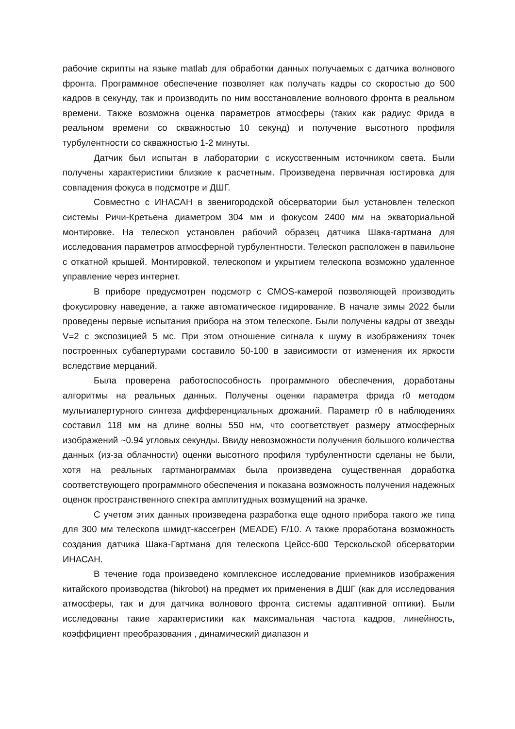рабочие скрипты на языке matlab для обработки данных получаемых с датчика волнового фронта. Программное обеспечение позволяет как получать кадры со скоростью до 500 кадров в секунду, так и производить по ним восстановление волнового фронта в реальном времени. Также возможна оценка параметров атмосферы (таких как радиус Фрида в реальном времени со скважностью 10 секунд) и получение высотного профиля турбулентности со скважностью 1-2 минуты.
Датчик был испытан в лаборатории с искусственным источником света. Были получены характеристики близкие к расчетным. Произведена первичная юстировка для совпадения фокуса в подсмотре и ДШГ.
Совместно с ИНАСАН в звенигородской обсерватории был установлен телескоп системы Ричи-Кретьена диаметром 304 мм и фокусом 2400 мм на экваториальной монтировке. На телескоп установлен рабочий образец датчика Шака-гартмана для исследования параметров атмосферной турбулентности. Телескоп расположен в павильоне с откатной крышей. Монтировкой, телескопом и укрытием телескопа возможно удаленное управление через интернет.
В приборе предусмотрен подсмотр с CMOS-камерой позволяющей производить фокусировку наведение, а также автоматическое гидирование. В начале зимы 2022 были проведены первые испытания прибора на этом телескопе. Были получены кадры от звезды V=2 с экспозицией 5 мс. При этом отношение сигнала к шуму в изображениях точек построенных субапертурами составило 50-100 в зависимости от изменения их яркости вследствие мерцаний.
Была проверена работоспособность программного обеспечения, доработаны алгоритмы на реальных данных. Получены оценки параметра фрида r0 методом мультиапертурного синтеза дифференциальных дрожаний. Параметр r0 в наблюдениях составил 118 мм на длине волны 550 нм, что соответствует размеру атмосферных изображений ~0.94 угловых секунды. Ввиду невозможности получения большого количества данных (из-за облачности) оценки высотного профиля турбулентности сделаны не были, хотя на реальных гартманограммах была произведена существенная доработка соответствующего программного обеспечения и показана возможность получения надежных оценок пространственного спектра амплитудных возмущений на зрачке.
С учетом этих данных произведена разработка еще одного прибора такого же типа для 300 мм телескопа шмидт-кассегрен (MEADE) F/10. А также проработана возможность создания датчика Шака-Гартмана для телескопа Цейсс-600 Терскольской обсерватории ИНАСАН.
В течение года произведено комплексное исследование приемников изображения китайского производства (hikrobot) на предмет их применения в ДШГ (как для исследования атмосферы, так и для датчика волнового фронта системы адаптивной оптики). Были исследованы такие характеристики как максимальная частота кадров, линейность, коэффициент преобразования , динамический диапазон и